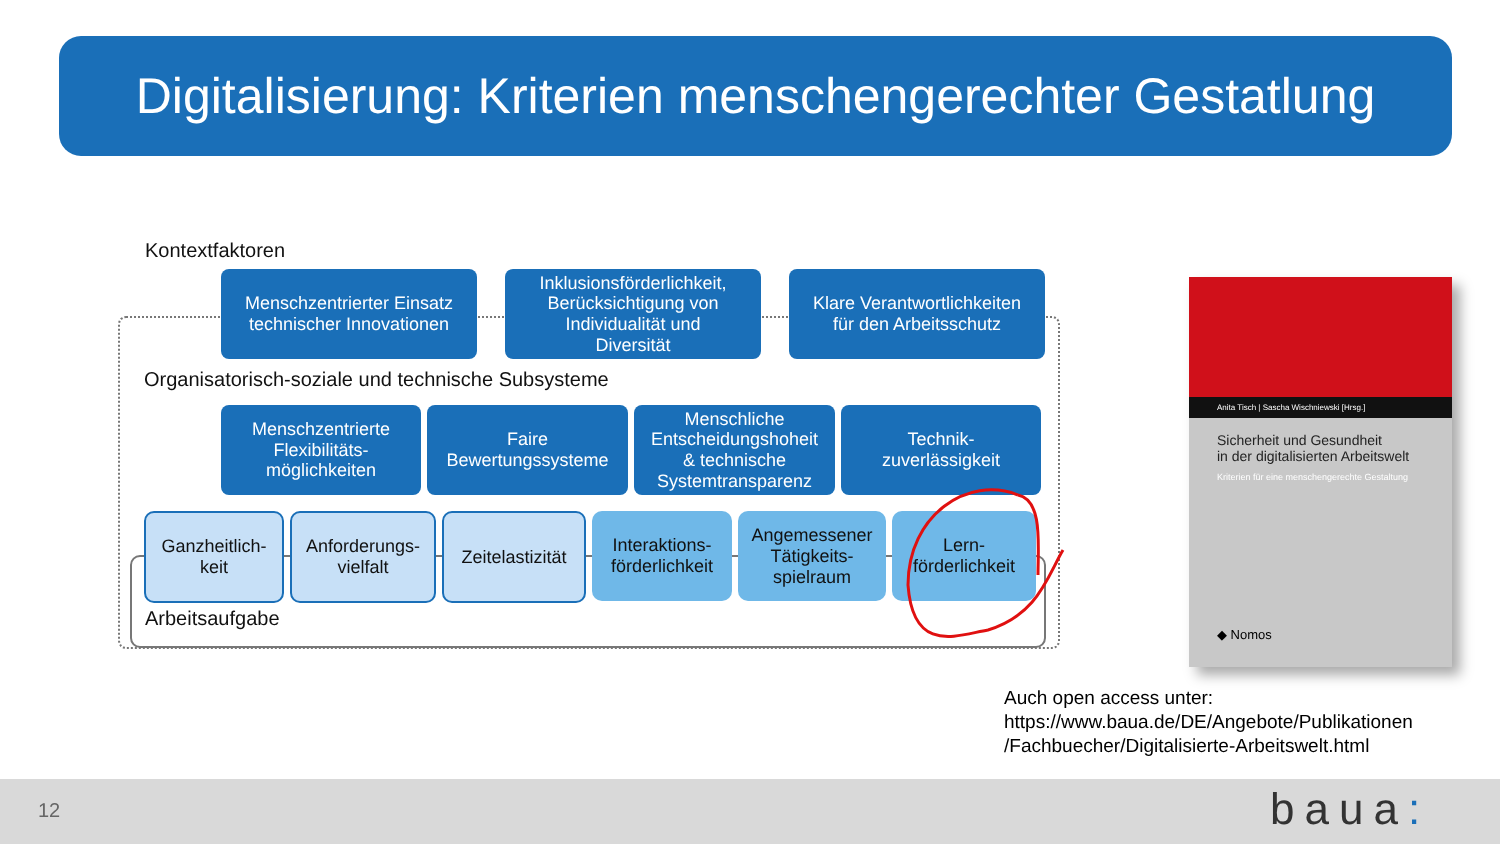Digitalisierung: Kriterien menschengerechter Gestatlung
Kontextfaktoren
Menschzentrierter Einsatz
technischer Innovationen
Inklusionsförderlichkeit,
Berücksichtigung von
Individualität und
Diversität
Klare Verantwortlichkeiten
für den Arbeitsschutz
Organisatorisch-soziale und technische Subsysteme
Menschzentrierte
Flexibilitäts-
möglichkeiten
Faire
Bewertungssysteme
Menschliche
Entscheidungshoheit
& technische
Systemtransparenz
Technik-
zuverlässigkeit
Ganzheitlich-
keit
Anforderungs-
vielfalt
Zeitelastizität
Interaktions-
förderlichkeit
Angemessener
Tätigkeits-
spielraum
Lern-
förderlichkeit
Arbeitsaufgabe
Anita Tisch | Sascha Wischniewski [Hrsg.]
Sicherheit und Gesundheit
in der digitalisierten Arbeitswelt
Kriterien für eine menschengerechte Gestaltung
◆ Nomos
Auch open access unter:
https://www.baua.de/DE/Angebote/Publikationen
/Fachbuecher/Digitalisierte-Arbeitswelt.html
12 baua: